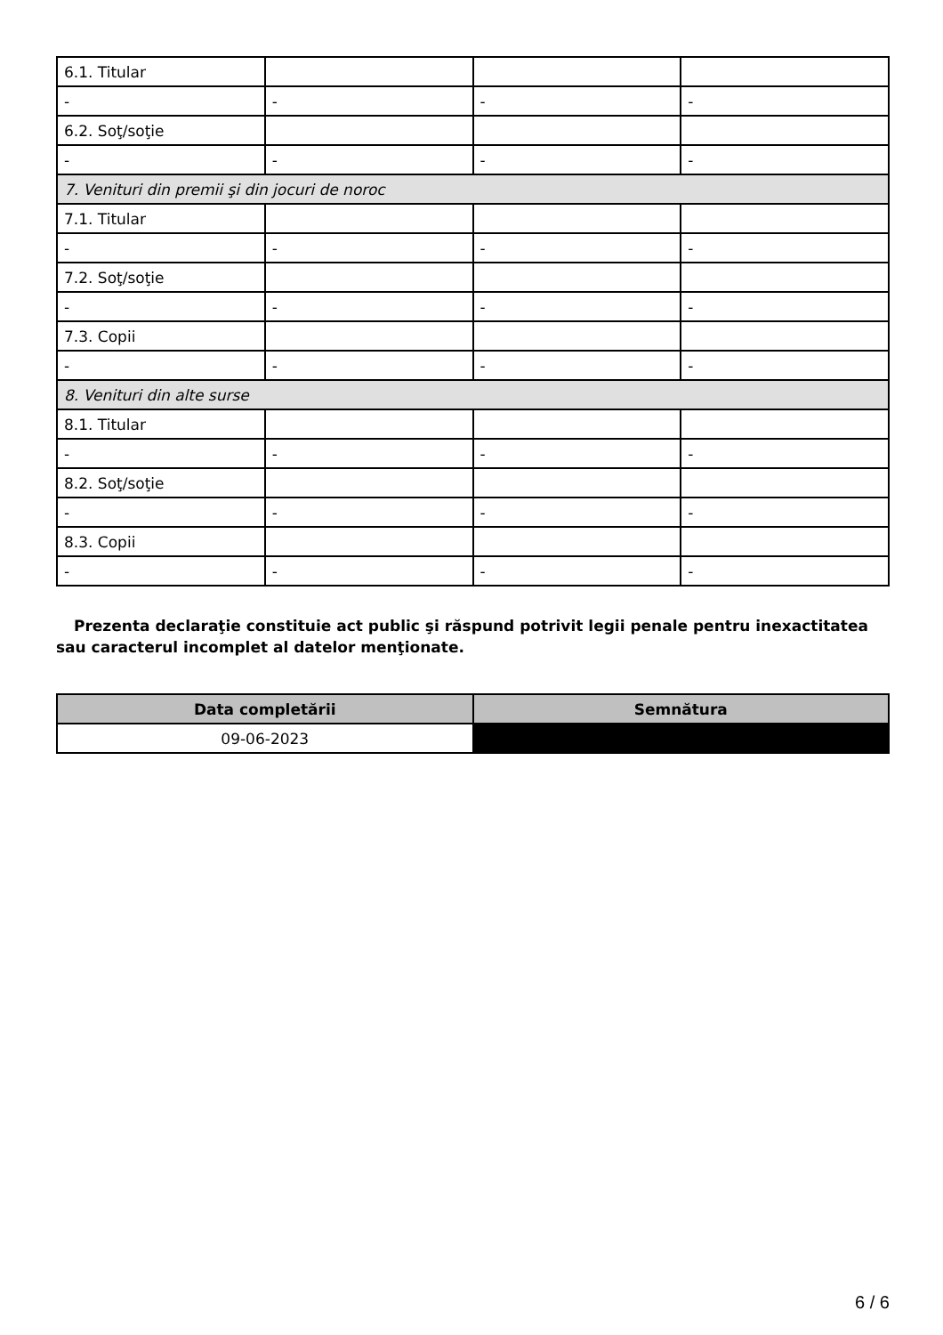| 6.1. Titular | | | |
| - | - | - | - |
| 6.2. Soţ/soţie | | | |
| - | - | - | - |
| 7. Venituri din premii şi din jocuri de noroc | | | |
| 7.1. Titular | | | |
| - | - | - | - |
| 7.2. Soţ/soţie | | | |
| - | - | - | - |
| 7.3. Copii | | | |
| - | - | - | - |
| 8. Venituri din alte surse | | | |
| 8.1. Titular | | | |
| - | - | - | - |
| 8.2. Soţ/soţie | | | |
| - | - | - | - |
| 8.3. Copii | | | |
| - | - | - | - |
Prezenta declaraţie constituie act public şi răspund potrivit legii penale pentru inexactitatea sau caracterul incomplet al datelor menţionate.
| Data completării | Semnătura |
| --- | --- |
| 09-06-2023 | |
6 / 6